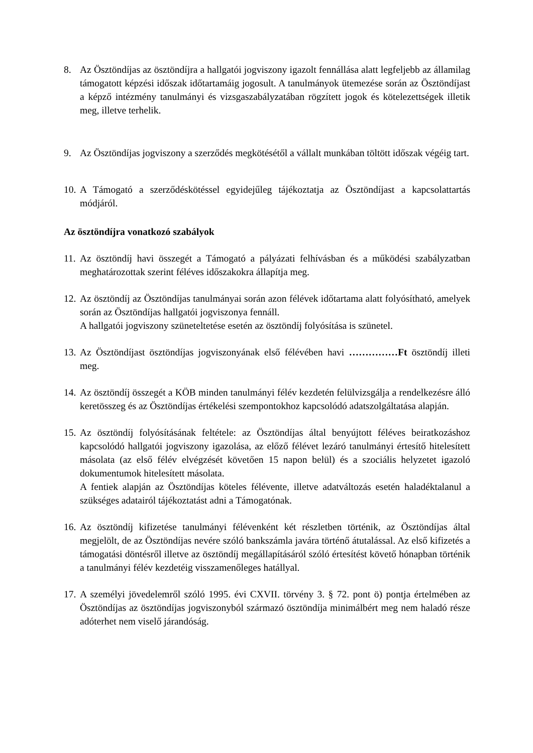8. Az Ösztöndíjas az ösztöndíjra a hallgatói jogviszony igazolt fennállása alatt legfeljebb az államilag támogatott képzési időszak időtartamáig jogosult. A tanulmányok ütemezése során az Ösztöndíjast a képző intézmény tanulmányi és vizsgaszabályzatában rögzített jogok és kötelezettségek illetik meg, illetve terhelik.
9. Az Ösztöndíjas jogviszony a szerződés megkötésétől a vállalt munkában töltött időszak végéig tart.
10.
A Támogató a szerződéskötéssel egyidejűleg tájékoztatja az Ösztöndíjast a kapcsolattartás módjáról.
Az ösztöndíjra vonatkozó szabályok
11.
Az ösztöndíj havi összegét a Támogató a pályázati felhívásban és a működési szabályzatban meghatározottak szerint féléves időszakokra állapítja meg.
12.
Az ösztöndíj az Ösztöndíjas tanulmányai során azon félévek időtartama alatt folyósítható, amelyek során az Ösztöndíjas hallgatói jogviszonya fennáll.
A hallgatói jogviszony szüneteltetése esetén az ösztöndíj folyósítása is szünetel.
13.
Az Ösztöndíjast ösztöndíjas jogviszonyának első félévében havi ……………Ft ösztöndíj illeti meg.
14.
Az ösztöndíj összegét a KÖB minden tanulmányi félév kezdetén felülvizsgálja a rendelkezésre álló keretösszeg és az Ösztöndíjas értékelési szempontokhoz kapcsolódó adatszolgáltatása alapján.
15.
Az ösztöndíj folyósításának feltétele: az Ösztöndíjas által benyújtott féléves beiratkozáshoz kapcsolódó hallgatói jogviszony igazolása, az előző félévet lezáró tanulmányi értesítő hitelesített másolata (az első félév elvégzését követően 15 napon belül) és a szociális helyzetet igazoló dokumentumok hitelesített másolata.
A fentiek alapján az Ösztöndíjas köteles félévente, illetve adatváltozás esetén haladéktalanul a szükséges adatairól tájékoztatást adni a Támogatónak.
16.
Az ösztöndíj kifizetése tanulmányi félévenként két részletben történik, az Ösztöndíjas által megjelölt, de az Ösztöndíjas nevére szóló bankszámla javára történő átutalással. Az első kifizetés a támogatási döntésről illetve az ösztöndíj megállapításáról szóló értesítést követő hónapban történik a tanulmányi félév kezdetéig visszamenőleges hatállyal.
17.
A személyi jövedelemről szóló 1995. évi CXVII. törvény 3. § 72. pont ö) pontja értelmében az Ösztöndíjas az ösztöndíjas jogviszonyból származó ösztöndíja minimálbért meg nem haladó része adóterhet nem viselő járandóság.